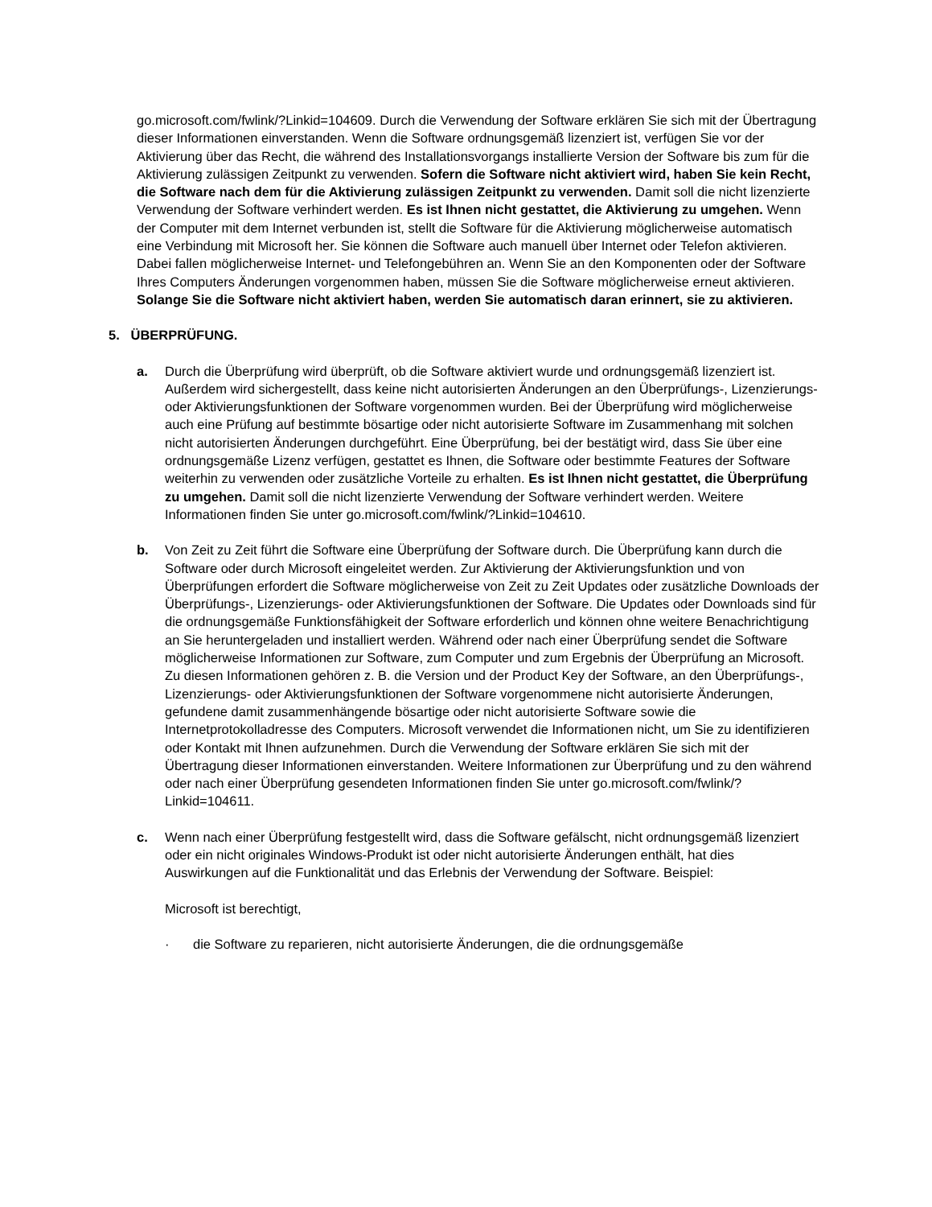go.microsoft.com/fwlink/?Linkid=104609. Durch die Verwendung der Software erklären Sie sich mit der Übertragung dieser Informationen einverstanden. Wenn die Software ordnungsgemäß lizenziert ist, verfügen Sie vor der Aktivierung über das Recht, die während des Installationsvorgangs installierte Version der Software bis zum für die Aktivierung zulässigen Zeitpunkt zu verwenden. Sofern die Software nicht aktiviert wird, haben Sie kein Recht, die Software nach dem für die Aktivierung zulässigen Zeitpunkt zu verwenden. Damit soll die nicht lizenzierte Verwendung der Software verhindert werden. Es ist Ihnen nicht gestattet, die Aktivierung zu umgehen. Wenn der Computer mit dem Internet verbunden ist, stellt die Software für die Aktivierung möglicherweise automatisch eine Verbindung mit Microsoft her. Sie können die Software auch manuell über Internet oder Telefon aktivieren. Dabei fallen möglicherweise Internet- und Telefongebühren an. Wenn Sie an den Komponenten oder der Software Ihres Computers Änderungen vorgenommen haben, müssen Sie die Software möglicherweise erneut aktivieren. Solange Sie die Software nicht aktiviert haben, werden Sie automatisch daran erinnert, sie zu aktivieren.
5. ÜBERPRÜFUNG.
a. Durch die Überprüfung wird überprüft, ob die Software aktiviert wurde und ordnungsgemäß lizenziert ist. Außerdem wird sichergestellt, dass keine nicht autorisierten Änderungen an den Überprüfungs-, Lizenzierungs- oder Aktivierungsfunktionen der Software vorgenommen wurden. Bei der Überprüfung wird möglicherweise auch eine Prüfung auf bestimmte bösartige oder nicht autorisierte Software im Zusammenhang mit solchen nicht autorisierten Änderungen durchgeführt. Eine Überprüfung, bei der bestätigt wird, dass Sie über eine ordnungsgemäße Lizenz verfügen, gestattet es Ihnen, die Software oder bestimmte Features der Software weiterhin zu verwenden oder zusätzliche Vorteile zu erhalten. Es ist Ihnen nicht gestattet, die Überprüfung zu umgehen. Damit soll die nicht lizenzierte Verwendung der Software verhindert werden. Weitere Informationen finden Sie unter go.microsoft.com/fwlink/?Linkid=104610.
b. Von Zeit zu Zeit führt die Software eine Überprüfung der Software durch. Die Überprüfung kann durch die Software oder durch Microsoft eingeleitet werden. Zur Aktivierung der Aktivierungsfunktion und von Überprüfungen erfordert die Software möglicherweise von Zeit zu Zeit Updates oder zusätzliche Downloads der Überprüfungs-, Lizenzierungs- oder Aktivierungsfunktionen der Software. Die Updates oder Downloads sind für die ordnungsgemäße Funktionsfähigkeit der Software erforderlich und können ohne weitere Benachrichtigung an Sie heruntergeladen und installiert werden. Während oder nach einer Überprüfung sendet die Software möglicherweise Informationen zur Software, zum Computer und zum Ergebnis der Überprüfung an Microsoft. Zu diesen Informationen gehören z. B. die Version und der Product Key der Software, an den Überprüfungs-, Lizenzierungs- oder Aktivierungsfunktionen der Software vorgenommene nicht autorisierte Änderungen, gefundene damit zusammenhängende bösartige oder nicht autorisierte Software sowie die Internetprotokolladresse des Computers. Microsoft verwendet die Informationen nicht, um Sie zu identifizieren oder Kontakt mit Ihnen aufzunehmen. Durch die Verwendung der Software erklären Sie sich mit der Übertragung dieser Informationen einverstanden. Weitere Informationen zur Überprüfung und zu den während oder nach einer Überprüfung gesendeten Informationen finden Sie unter go.microsoft.com/fwlink/?Linkid=104611.
c. Wenn nach einer Überprüfung festgestellt wird, dass die Software gefälscht, nicht ordnungsgemäß lizenziert oder ein nicht originales Windows-Produkt ist oder nicht autorisierte Änderungen enthält, hat dies Auswirkungen auf die Funktionalität und das Erlebnis der Verwendung der Software. Beispiel:
Microsoft ist berechtigt,
· die Software zu reparieren, nicht autorisierte Änderungen, die die ordnungsgemäße